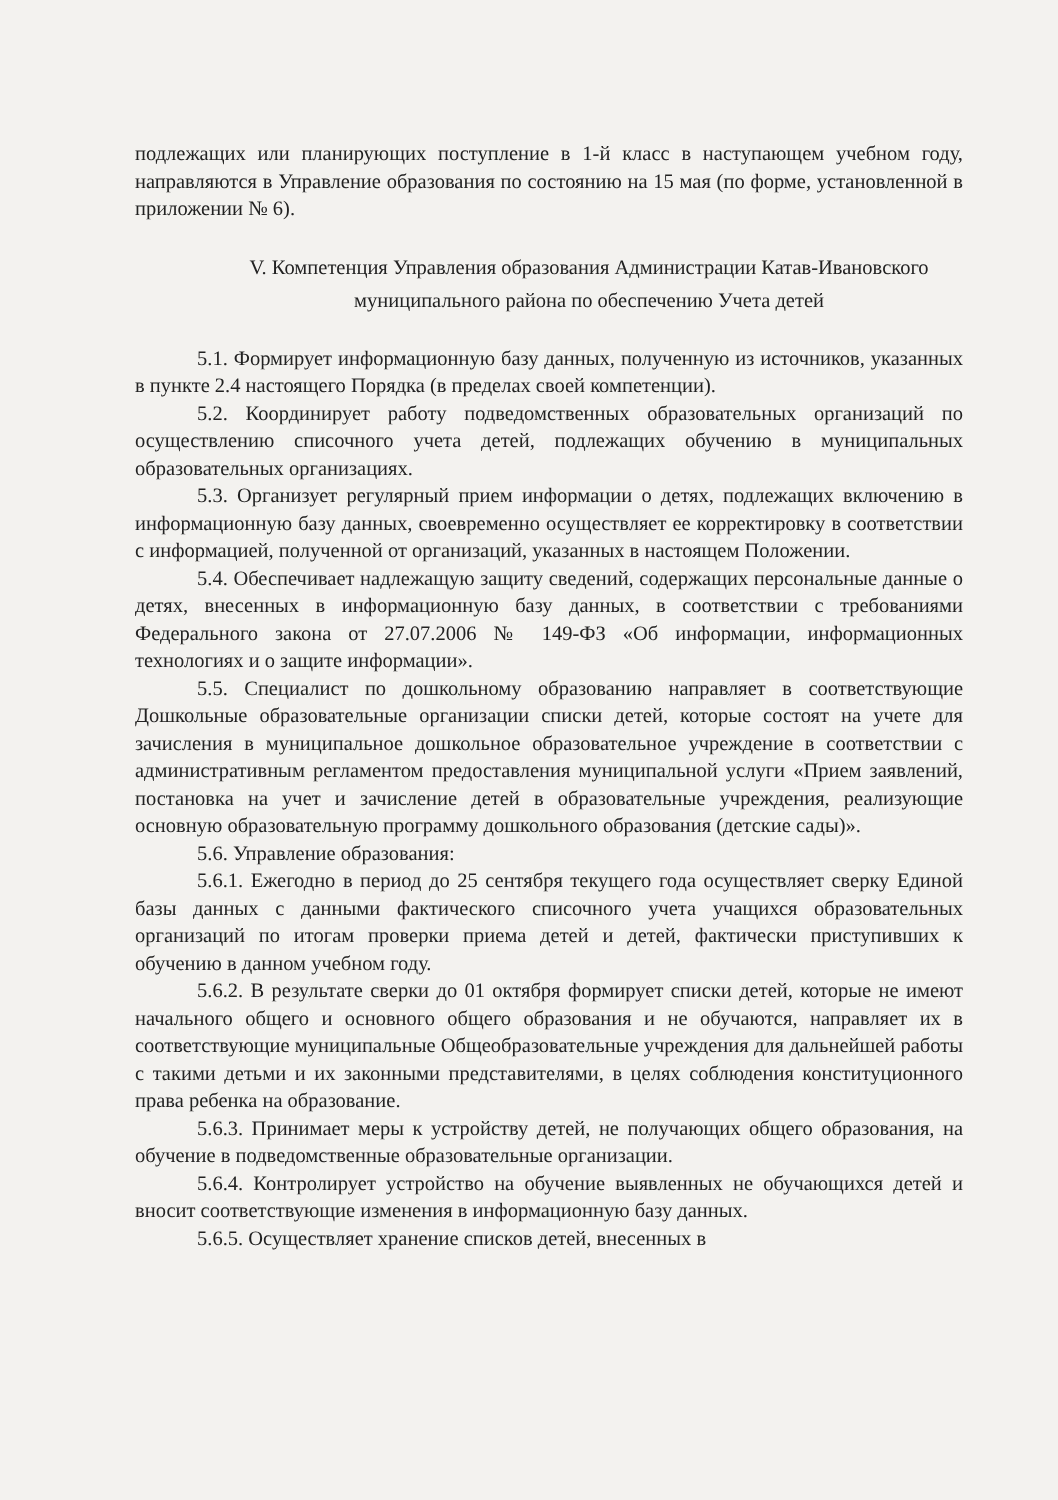подлежащих или планирующих поступление в 1-й класс в наступающем учебном году, направляются в Управление образования по состоянию на 15 мая (по форме, установленной в приложении № 6).
V. Компетенция Управления образования Администрации Катав-Ивановского муниципального района по обеспечению Учета детей
5.1. Формирует информационную базу данных, полученную из источников, указанных в пункте 2.4 настоящего Порядка (в пределах своей компетенции).
5.2. Координирует работу подведомственных образовательных организаций по осуществлению списочного учета детей, подлежащих обучению в муниципальных образовательных организациях.
5.3. Организует регулярный прием информации о детях, подлежащих включению в информационную базу данных, своевременно осуществляет ее корректировку в соответствии с информацией, полученной от организаций, указанных в настоящем Положении.
5.4. Обеспечивает надлежащую защиту сведений, содержащих персональные данные о детях, внесенных в информационную базу данных, в соответствии с требованиями Федерального закона от 27.07.2006 № 149-ФЗ «Об информации, информационных технологиях и о защите информации».
5.5. Специалист по дошкольному образованию направляет в соответствующие Дошкольные образовательные организации списки детей, которые состоят на учете для зачисления в муниципальное дошкольное образовательное учреждение в соответствии с административным регламентом предоставления муниципальной услуги «Прием заявлений, постановка на учет и зачисление детей в образовательные учреждения, реализующие основную образовательную программу дошкольного образования (детские сады)».
5.6. Управление образования:
5.6.1. Ежегодно в период до 25 сентября текущего года осуществляет сверку Единой базы данных с данными фактического списочного учета учащихся образовательных организаций по итогам проверки приема детей и детей, фактически приступивших к обучению в данном учебном году.
5.6.2. В результате сверки до 01 октября формирует списки детей, которые не имеют начального общего и основного общего образования и не обучаются, направляет их в соответствующие муниципальные Общеобразовательные учреждения для дальнейшей работы с такими детьми и их законными представителями, в целях соблюдения конституционного права ребенка на образование.
5.6.3. Принимает меры к устройству детей, не получающих общего образования, на обучение в подведомственные образовательные организации.
5.6.4. Контролирует устройство на обучение выявленных не обучающихся детей и вносит соответствующие изменения в информационную базу данных.
5.6.5. Осуществляет хранение списков детей, внесенных в